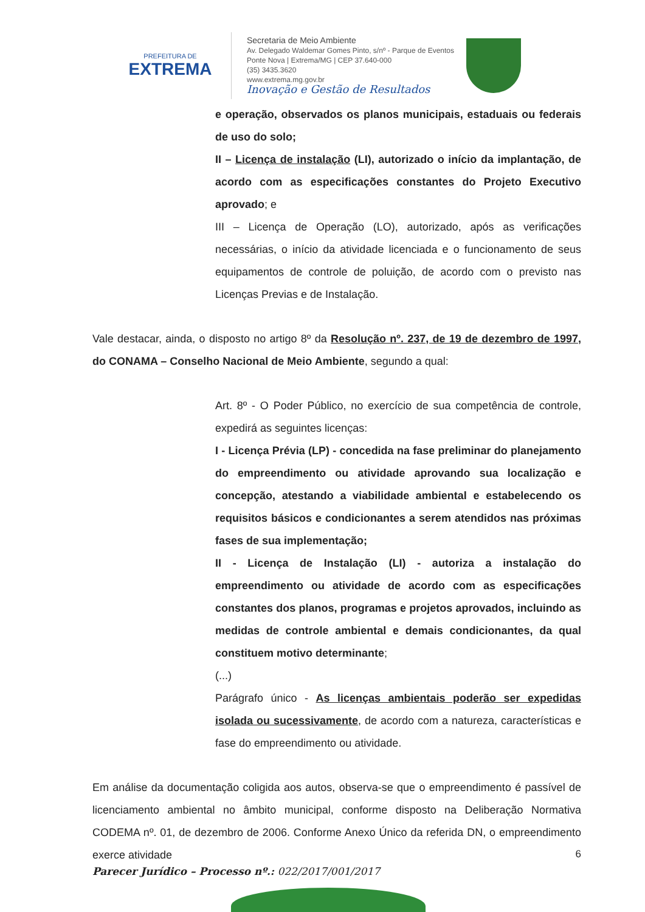PREFEITURA DE
EXTREMA
Secretaria de Meio Ambiente
Av. Delegado Waldemar Gomes Pinto, s/nº - Parque de Eventos
Ponte Nova | Extrema/MG | CEP 37.640-000
(35) 3435.3620
www.extrema.mg.gov.br
Inovação e Gestão de Resultados
e operação, observados os planos municipais, estaduais ou federais de uso do solo;
II – Licença de instalação (LI), autorizado o início da implantação, de acordo com as especificações constantes do Projeto Executivo aprovado; e
III – Licença de Operação (LO), autorizado, após as verificações necessárias, o início da atividade licenciada e o funcionamento de seus equipamentos de controle de poluição, de acordo com o previsto nas Licenças Previas e de Instalação.
Vale destacar, ainda, o disposto no artigo 8º da Resolução nº. 237, de 19 de dezembro de 1997, do CONAMA – Conselho Nacional de Meio Ambiente, segundo a qual:
Art. 8º - O Poder Público, no exercício de sua competência de controle, expedirá as seguintes licenças:
I - Licença Prévia (LP) - concedida na fase preliminar do planejamento do empreendimento ou atividade aprovando sua localização e concepção, atestando a viabilidade ambiental e estabelecendo os requisitos básicos e condicionantes a serem atendidos nas próximas fases de sua implementação;
II - Licença de Instalação (LI) - autoriza a instalação do empreendimento ou atividade de acordo com as especificações constantes dos planos, programas e projetos aprovados, incluindo as medidas de controle ambiental e demais condicionantes, da qual constituem motivo determinante;
(...)
Parágrafo único - As licenças ambientais poderão ser expedidas isolada ou sucessivamente, de acordo com a natureza, características e fase do empreendimento ou atividade.
Em análise da documentação coligida aos autos, observa-se que o empreendimento é passível de licenciamento ambiental no âmbito municipal, conforme disposto na Deliberação Normativa CODEMA nº. 01, de dezembro de 2006. Conforme Anexo Único da referida DN, o empreendimento exerce atividade
6
Parecer Jurídico – Processo nº.: 022/2017/001/2017